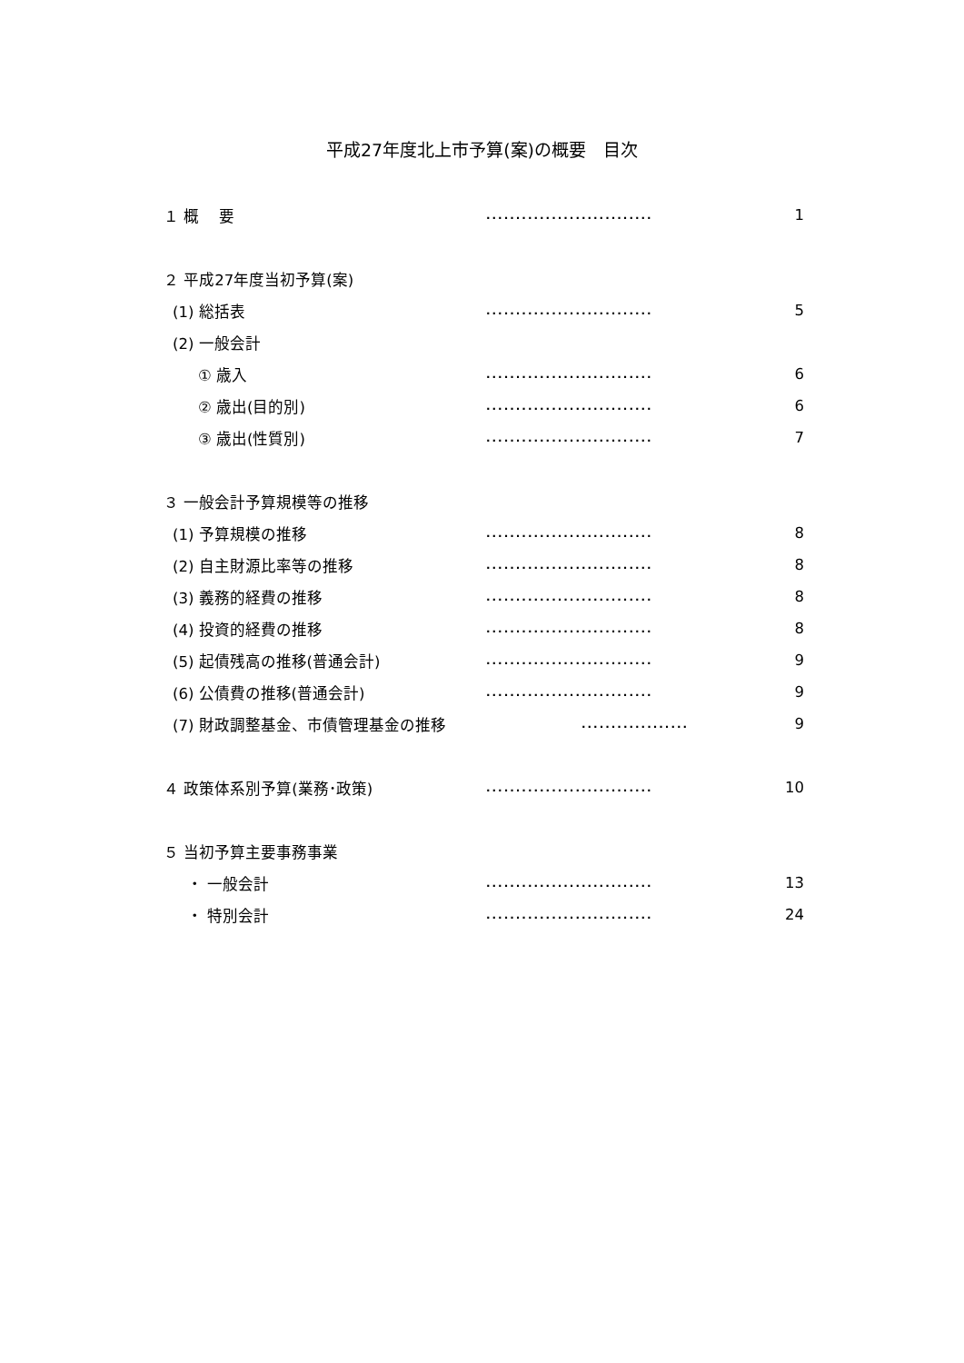平成27年度北上市予算(案)の概要　目次
１ 概　 要............................ 1
２ 平成27年度当初予算(案)
(1) 総括表............................ 5
(2) 一般会計
① 歳入............................ 6
② 歳出(目的別)............................ 6
③ 歳出(性質別)............................ 7
３ 一般会計予算規模等の推移
(1) 予算規模の推移............................ 8
(2) 自主財源比率等の推移............................ 8
(3) 義務的経費の推移............................ 8
(4) 投資的経費の推移............................ 8
(5) 起債残高の推移(普通会計)............................ 9
(6) 公債費の推移(普通会計)............................ 9
(7) 財政調整基金、市債管理基金の推移.................. 9
４ 政策体系別予算(業務･政策)............................ 10
５ 当初予算主要事務事業
・ 一般会計............................ 13
・ 特別会計............................ 24